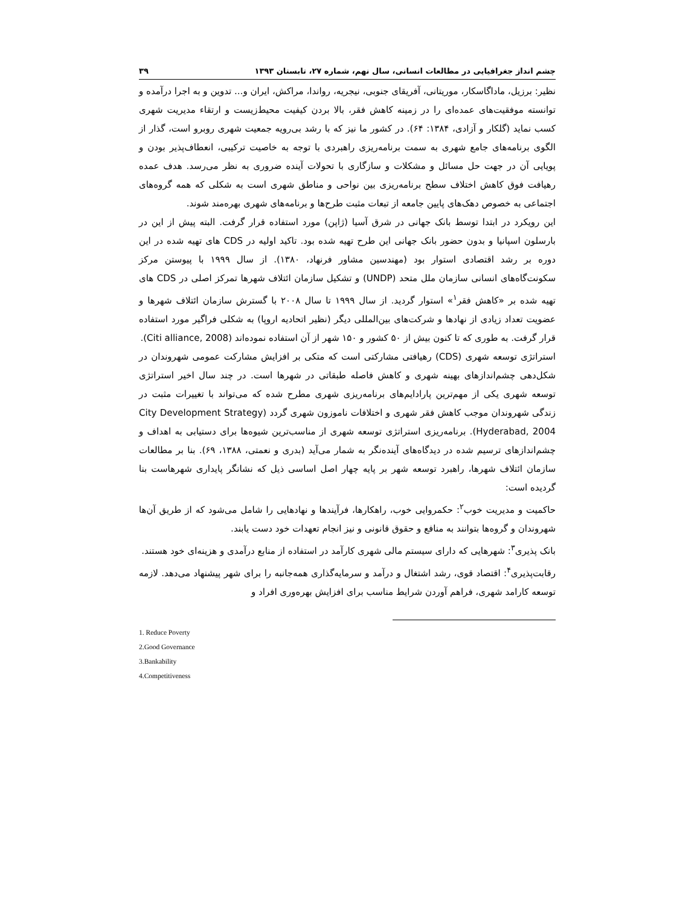چشم انداز جغرافیایی در مطالعات انسانی، سال نهم، شماره ۲۷، تابستان ۱۳۹۳ ۳۹
نظیر: برزیل، ماداگاسکار، موریتانی، آفریقای جنوبی، نیجریه، رواندا، مراکش، ایران و... تدوین و به اجرا درآمده و توانسته موفقیت‌های عمده‌ای را در زمینه کاهش فقر، بالا بردن کیفیت محیط‌زیست و ارتقاء مدیریت شهری کسب نماید (گلکار و آزادی، ۱۳۸۴: ۶۴). در کشور ما نیز که با رشد بی‌رویه جمعیت شهری روبرو است، گذار از الگوی برنامه‌های جامع شهری به سمت برنامه‌ریزی راهبردی با توجه به خاصیت ترکیبی، انعطاف‌پذیر بودن و پویایی آن در جهت حل مسائل و مشکلات و سازگاری با تحولات آینده ضروری به نظر می‌رسد. هدف عمده رهیافت فوق کاهش اختلاف سطح برنامه‌ریزی بین نواحی و مناطق شهری است به شکلی که همه گروه‌های اجتماعی به خصوص دهک‌های پایین جامعه از تبعات مثبت طرح‌ها و برنامه‌های شهری بهره‌مند شوند.
این رویکرد در ابتدا توسط بانک جهانی در شرق آسیا (ژاپن) مورد استفاده قرار گرفت. البته پیش از این در بارسلون اسپانیا و بدون حضور بانک جهانی این طرح تهیه شده بود. تاکید اولیه در CDS های تهیه شده در این دوره بر رشد اقتصادی استوار بود (مهندسین مشاور فرنهاد، ۱۳۸۰). از سال ۱۹۹۹ با پیوستن مرکز سکونت‌گاه‌های انسانی سازمان ملل متحد (UNDP) و تشکیل سازمان ائتلاف شهرها تمرکز اصلی در CDS های تهیه شده بر «کاهش فقر<sup>۱</sup>» استوار گردید. از سال ۱۹۹۹ تا سال ۲۰۰۸ با گسترش سازمان ائتلاف شهرها و عضویت تعداد زیادی از نهادها و شرکت‌های بین‌المللی دیگر (نظیر اتحادیه اروپا) به شکلی فراگیر مورد استفاده قرار گرفت. به طوری که تا کنون بیش از ۵۰ کشور و ۱۵۰ شهر از آن استفاده نموده‌اند (Citi alliance, 2008).
استراتژی توسعه شهری (CDS) رهیافتی مشارکتی است که متکی بر افزایش مشارکت عمومی شهروندان در شکل‌دهی چشم‌اندازهای بهینه شهری و کاهش فاصله طبقاتی در شهرها است. در چند سال اخیر استراتژی توسعه شهری یکی از مهم‌ترین پارادایم‌های برنامه‌ریزی شهری مطرح شده که می‌تواند با تغییرات مثبت در زندگی شهروندان موجب کاهش فقر شهری و اختلافات ناموزون شهری گردد (City Development Strategy Hyderabad, 2004). برنامه‌ریزی استراتژی توسعه شهری از مناسب‌ترین شیوه‌ها برای دستیابی به اهداف و چشم‌اندازهای ترسیم شده در دیدگاه‌های آینده‌نگر به شمار می‌آید (بدری و نعمتی، ۱۳۸۸، ۶۹). بنا بر مطالعات سازمان ائتلاف شهرها، راهبرد توسعه شهر بر پایه چهار اصل اساسی ذیل که نشانگر پایداری شهرهاست بنا گردیده است:
حاکمیت و مدیریت خوب<sup>۲</sup>: حکمروایی خوب، راهکارها، فرآیندها و نهادهایی را شامل می‌شود که از طریق آن‌ها شهروندان و گروه‌ها بتوانند به منافع و حقوق قانونی و نیز انجام تعهدات خود دست یابند.
بانک پذیری<sup>۳</sup>: شهرهایی که دارای سیستم مالی شهری کارآمد در استفاده از منابع درآمدی و هزینه‌ای خود هستند.
رقابت‌پذیری<sup>۴</sup>: اقتصاد قوی، رشد اشتغال و درآمد و سرمایه‌گذاری همه‌جانبه را برای شهر پیشنهاد می‌دهد. لازمه توسعه کارامد شهری، فراهم آوردن شرایط مناسب برای افزایش بهره‌وری افراد و
1. Reduce Poverty
2.Good Governance
3.Bankability
4.Competitiveness